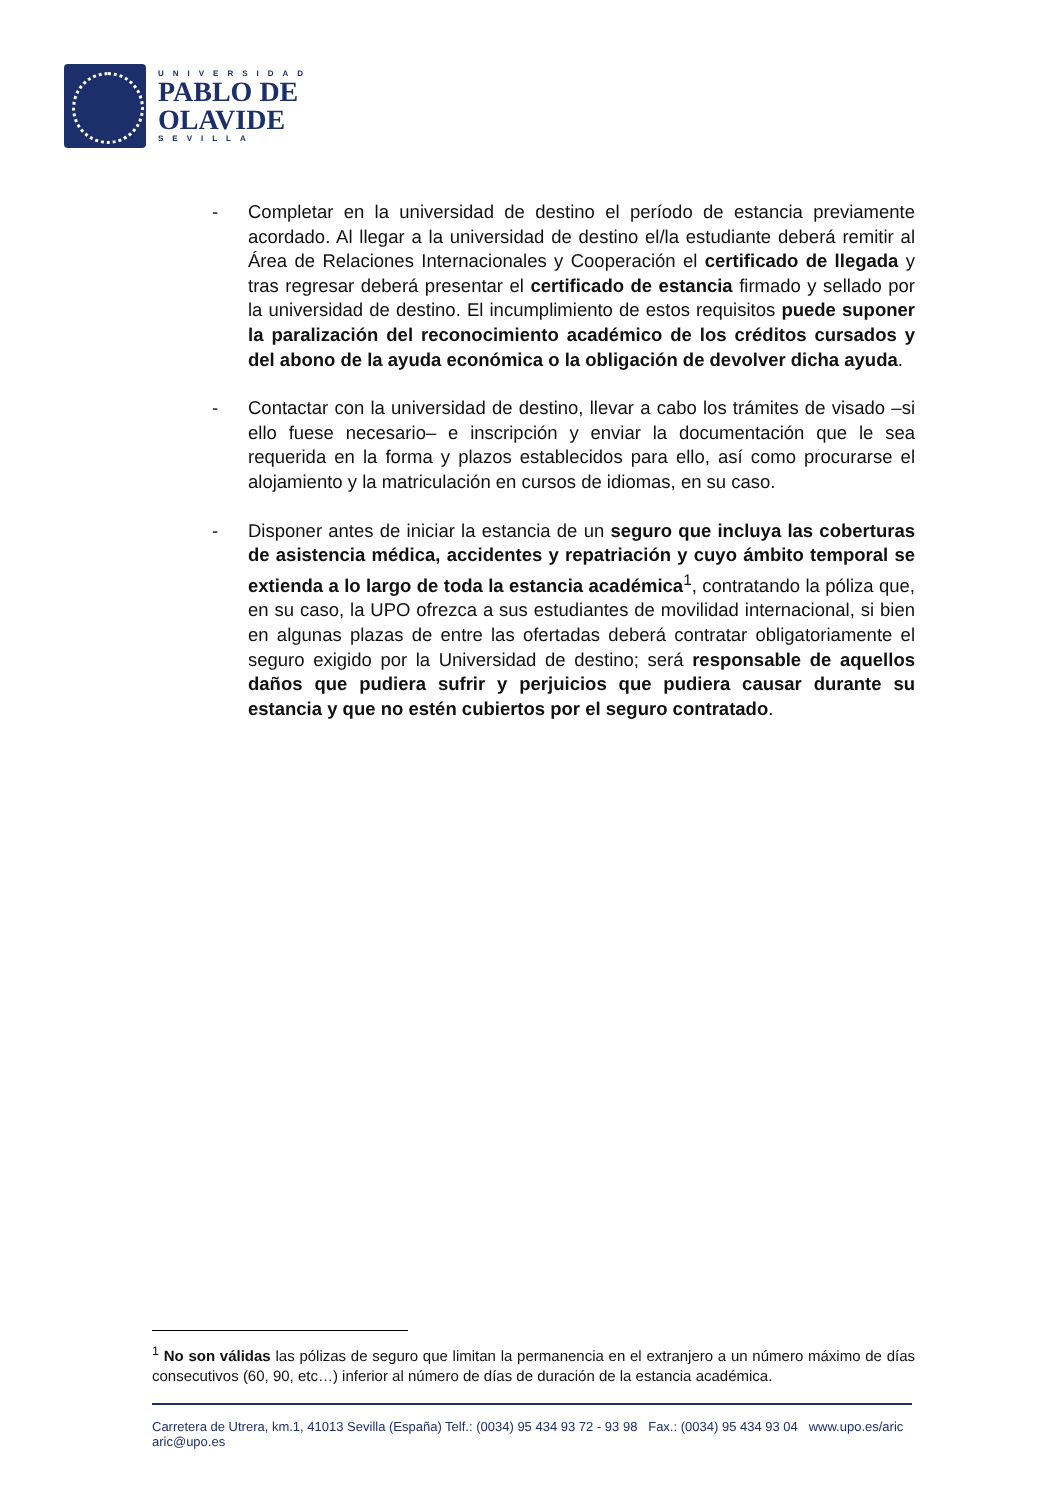UNIVERSIDAD
PABLO DE
OLAVIDE
SEVILLA
- Completar en la universidad de destino el período de estancia previamente acordado. Al llegar a la universidad de destino el/la estudiante deberá remitir al Área de Relaciones Internacionales y Cooperación el certificado de llegada y tras regresar deberá presentar el certificado de estancia firmado y sellado por la universidad de destino. El incumplimiento de estos requisitos puede suponer la paralización del reconocimiento académico de los créditos cursados y del abono de la ayuda económica o la obligación de devolver dicha ayuda.
- Contactar con la universidad de destino, llevar a cabo los trámites de visado –si ello fuese necesario– e inscripción y enviar la documentación que le sea requerida en la forma y plazos establecidos para ello, así como procurarse el alojamiento y la matriculación en cursos de idiomas, en su caso.
- Disponer antes de iniciar la estancia de un seguro que incluya las coberturas de asistencia médica, accidentes y repatriación y cuyo ámbito temporal se extienda a lo largo de toda la estancia académica<sup>1</sup>, contratando la póliza que, en su caso, la UPO ofrezca a sus estudiantes de movilidad internacional, si bien en algunas plazas de entre las ofertadas deberá contratar obligatoriamente el seguro exigido por la Universidad de destino; será responsable de aquellos daños que pudiera sufrir y perjuicios que pudiera causar durante su estancia y que no estén cubiertos por el seguro contratado.
<sup>1</sup> No son válidas las pólizas de seguro que limitan la permanencia en el extranjero a un número máximo de días consecutivos (60, 90, etc…) inferior al número de días de duración de la estancia académica.
Carretera de Utrera, km.1, 41013 Sevilla (España) Telf.: (0034) 95 434 93 72 - 93 98 Fax.: (0034) 95 434 93 04 www.upo.es/aric aric@upo.es